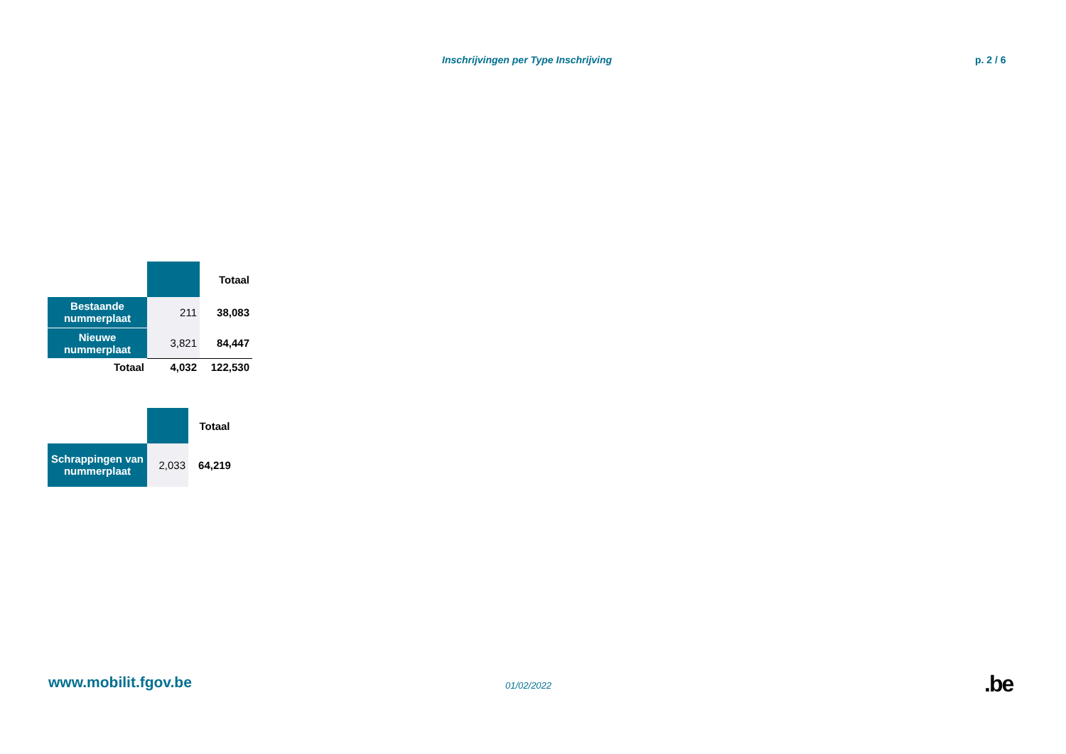Inschrijvingen per Type Inschrijving p. 2 / 6
| | | Totaal |
| Bestaande nummerplaat | 211 | 38,083 |
| Nieuwe nummerplaat | 3,821 | 84,447 |
| Totaal | 4,032 | 122,530 |
| | | Totaal |
| Schrappingen van nummerplaat | 2,033 | 64,219 |
www.mobilit.fgov.be 01/02/2022 .be